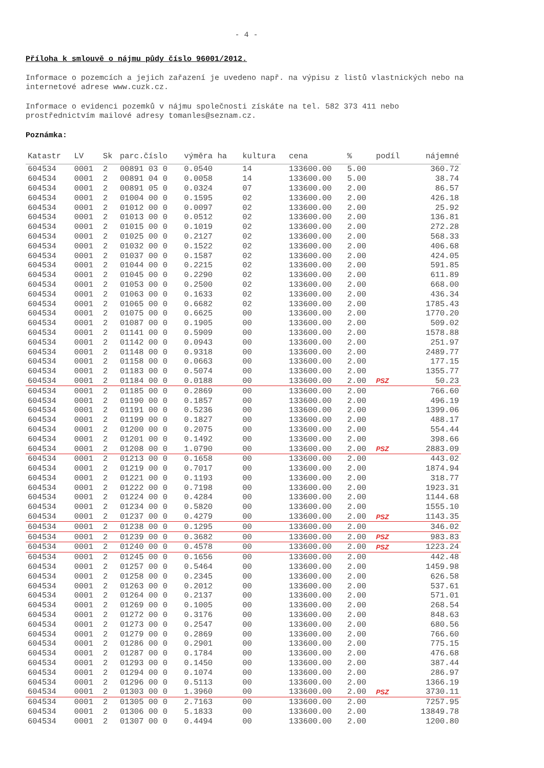- 4 -
Příloha k smlouvě o nájmu půdy číslo 96001/2012.
Informace o pozemcích a jejich zařazení je uvedeno např. na výpisu z listů vlastnických nebo na internetové adrese www.cuzk.cz.
Informace o evidenci pozemků v nájmu společnosti získáte na tel. 582 373 411 nebo prostřednictvím mailové adresy tomanles@seznam.cz.
Poznámka:
| Katastr | LV | Sk | parc.číslo | výměra ha | kultura | cena | % | podíl | nájemné |
| --- | --- | --- | --- | --- | --- | --- | --- | --- | --- |
| 604534 | 0001 | 2 | 00891 03 0 | 0.0540 | 14 | 133600.00 | 5.00 | | 360.72 |
| 604534 | 0001 | 2 | 00891 04 0 | 0.0058 | 14 | 133600.00 | 5.00 | | 38.74 |
| 604534 | 0001 | 2 | 00891 05 0 | 0.0324 | 07 | 133600.00 | 2.00 | | 86.57 |
| 604534 | 0001 | 2 | 01004 00 0 | 0.1595 | 02 | 133600.00 | 2.00 | | 426.18 |
| 604534 | 0001 | 2 | 01012 00 0 | 0.0097 | 02 | 133600.00 | 2.00 | | 25.92 |
| 604534 | 0001 | 2 | 01013 00 0 | 0.0512 | 02 | 133600.00 | 2.00 | | 136.81 |
| 604534 | 0001 | 2 | 01015 00 0 | 0.1019 | 02 | 133600.00 | 2.00 | | 272.28 |
| 604534 | 0001 | 2 | 01025 00 0 | 0.2127 | 02 | 133600.00 | 2.00 | | 568.33 |
| 604534 | 0001 | 2 | 01032 00 0 | 0.1522 | 02 | 133600.00 | 2.00 | | 406.68 |
| 604534 | 0001 | 2 | 01037 00 0 | 0.1587 | 02 | 133600.00 | 2.00 | | 424.05 |
| 604534 | 0001 | 2 | 01044 00 0 | 0.2215 | 02 | 133600.00 | 2.00 | | 591.85 |
| 604534 | 0001 | 2 | 01045 00 0 | 0.2290 | 02 | 133600.00 | 2.00 | | 611.89 |
| 604534 | 0001 | 2 | 01053 00 0 | 0.2500 | 02 | 133600.00 | 2.00 | | 668.00 |
| 604534 | 0001 | 2 | 01063 00 0 | 0.1633 | 02 | 133600.00 | 2.00 | | 436.34 |
| 604534 | 0001 | 2 | 01065 00 0 | 0.6682 | 02 | 133600.00 | 2.00 | | 1785.43 |
| 604534 | 0001 | 2 | 01075 00 0 | 0.6625 | 00 | 133600.00 | 2.00 | | 1770.20 |
| 604534 | 0001 | 2 | 01087 00 0 | 0.1905 | 00 | 133600.00 | 2.00 | | 509.02 |
| 604534 | 0001 | 2 | 01141 00 0 | 0.5909 | 00 | 133600.00 | 2.00 | | 1578.88 |
| 604534 | 0001 | 2 | 01142 00 0 | 0.0943 | 00 | 133600.00 | 2.00 | | 251.97 |
| 604534 | 0001 | 2 | 01148 00 0 | 0.9318 | 00 | 133600.00 | 2.00 | | 2489.77 |
| 604534 | 0001 | 2 | 01158 00 0 | 0.0663 | 00 | 133600.00 | 2.00 | | 177.15 |
| 604534 | 0001 | 2 | 01183 00 0 | 0.5074 | 00 | 133600.00 | 2.00 | | 1355.77 |
| 604534 | 0001 | 2 | 01184 00 0 | 0.0188 | 00 | 133600.00 | 2.00 | PSZ | 50.23 |
| 604534 | 0001 | 2 | 01185 00 0 | 0.2869 | 00 | 133600.00 | 2.00 | | 766.60 |
| 604534 | 0001 | 2 | 01190 00 0 | 0.1857 | 00 | 133600.00 | 2.00 | | 496.19 |
| 604534 | 0001 | 2 | 01191 00 0 | 0.5236 | 00 | 133600.00 | 2.00 | | 1399.06 |
| 604534 | 0001 | 2 | 01199 00 0 | 0.1827 | 00 | 133600.00 | 2.00 | | 488.17 |
| 604534 | 0001 | 2 | 01200 00 0 | 0.2075 | 00 | 133600.00 | 2.00 | | 554.44 |
| 604534 | 0001 | 2 | 01201 00 0 | 0.1492 | 00 | 133600.00 | 2.00 | | 398.66 |
| 604534 | 0001 | 2 | 01208 00 0 | 1.0790 | 00 | 133600.00 | 2.00 | PSZ | 2883.09 |
| 604534 | 0001 | 2 | 01213 00 0 | 0.1658 | 00 | 133600.00 | 2.00 | | 443.02 |
| 604534 | 0001 | 2 | 01219 00 0 | 0.7017 | 00 | 133600.00 | 2.00 | | 1874.94 |
| 604534 | 0001 | 2 | 01221 00 0 | 0.1193 | 00 | 133600.00 | 2.00 | | 318.77 |
| 604534 | 0001 | 2 | 01222 00 0 | 0.7198 | 00 | 133600.00 | 2.00 | | 1923.31 |
| 604534 | 0001 | 2 | 01224 00 0 | 0.4284 | 00 | 133600.00 | 2.00 | | 1144.68 |
| 604534 | 0001 | 2 | 01234 00 0 | 0.5820 | 00 | 133600.00 | 2.00 | | 1555.10 |
| 604534 | 0001 | 2 | 01237 00 0 | 0.4279 | 00 | 133600.00 | 2.00 | PSZ | 1143.35 |
| 604534 | 0001 | 2 | 01238 00 0 | 0.1295 | 00 | 133600.00 | 2.00 | | 346.02 |
| 604534 | 0001 | 2 | 01239 00 0 | 0.3682 | 00 | 133600.00 | 2.00 | PSZ | 983.83 |
| 604534 | 0001 | 2 | 01240 00 0 | 0.4578 | 00 | 133600.00 | 2.00 | PSZ | 1223.24 |
| 604534 | 0001 | 2 | 01245 00 0 | 0.1656 | 00 | 133600.00 | 2.00 | | 442.48 |
| 604534 | 0001 | 2 | 01257 00 0 | 0.5464 | 00 | 133600.00 | 2.00 | | 1459.98 |
| 604534 | 0001 | 2 | 01258 00 0 | 0.2345 | 00 | 133600.00 | 2.00 | | 626.58 |
| 604534 | 0001 | 2 | 01263 00 0 | 0.2012 | 00 | 133600.00 | 2.00 | | 537.61 |
| 604534 | 0001 | 2 | 01264 00 0 | 0.2137 | 00 | 133600.00 | 2.00 | | 571.01 |
| 604534 | 0001 | 2 | 01269 00 0 | 0.1005 | 00 | 133600.00 | 2.00 | | 268.54 |
| 604534 | 0001 | 2 | 01272 00 0 | 0.3176 | 00 | 133600.00 | 2.00 | | 848.63 |
| 604534 | 0001 | 2 | 01273 00 0 | 0.2547 | 00 | 133600.00 | 2.00 | | 680.56 |
| 604534 | 0001 | 2 | 01279 00 0 | 0.2869 | 00 | 133600.00 | 2.00 | | 766.60 |
| 604534 | 0001 | 2 | 01286 00 0 | 0.2901 | 00 | 133600.00 | 2.00 | | 775.15 |
| 604534 | 0001 | 2 | 01287 00 0 | 0.1784 | 00 | 133600.00 | 2.00 | | 476.68 |
| 604534 | 0001 | 2 | 01293 00 0 | 0.1450 | 00 | 133600.00 | 2.00 | | 387.44 |
| 604534 | 0001 | 2 | 01294 00 0 | 0.1074 | 00 | 133600.00 | 2.00 | | 286.97 |
| 604534 | 0001 | 2 | 01296 00 0 | 0.5113 | 00 | 133600.00 | 2.00 | | 1366.19 |
| 604534 | 0001 | 2 | 01303 00 0 | 1.3960 | 00 | 133600.00 | 2.00 | PSZ | 3730.11 |
| 604534 | 0001 | 2 | 01305 00 0 | 2.7163 | 00 | 133600.00 | 2.00 | | 7257.95 |
| 604534 | 0001 | 2 | 01306 00 0 | 5.1833 | 00 | 133600.00 | 2.00 | | 13849.78 |
| 604534 | 0001 | 2 | 01307 00 0 | 0.4494 | 00 | 133600.00 | 2.00 | | 1200.80 |